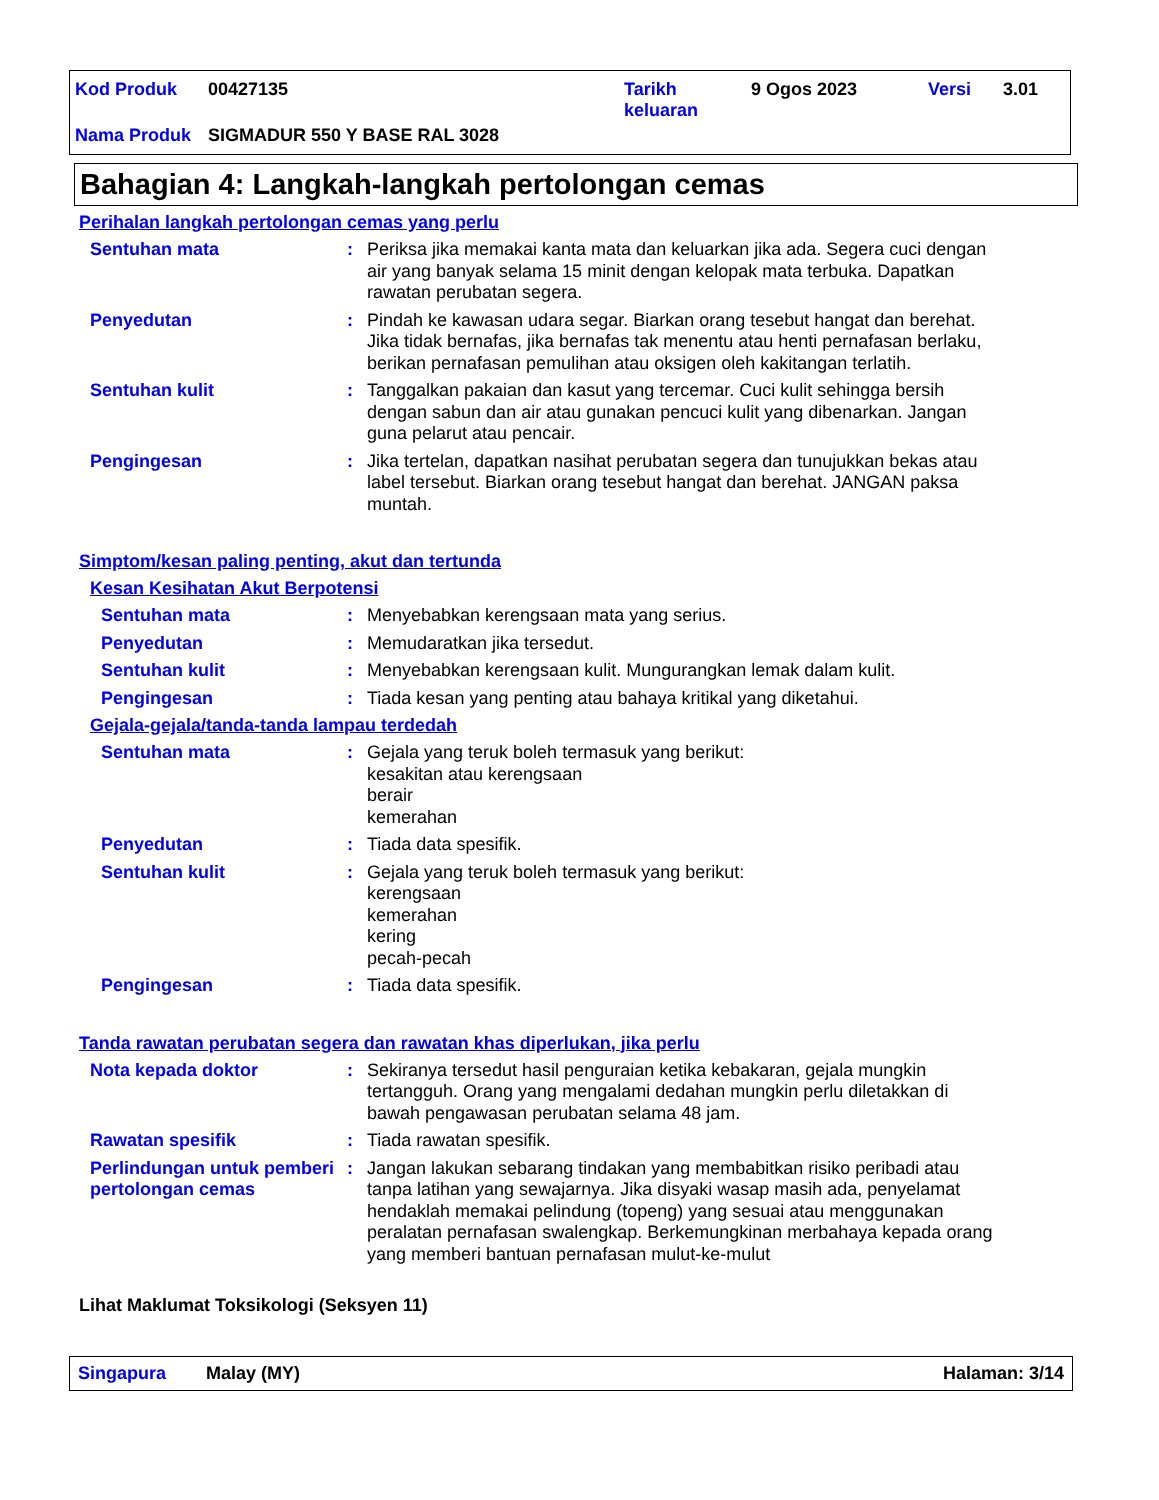| Kod Produk | 00427135 | Tarikh keluaran | 9 Ogos 2023 | Versi | 3.01 |
| Nama Produk | SIGMADUR 550 Y BASE RAL 3028 | | | | |
Bahagian 4: Langkah-langkah pertolongan cemas
Perihalan langkah pertolongan cemas yang perlu
Sentuhan mata : Periksa jika memakai kanta mata dan keluarkan jika ada. Segera cuci dengan air yang banyak selama 15 minit dengan kelopak mata terbuka. Dapatkan rawatan perubatan segera.
Penyedutan : Pindah ke kawasan udara segar. Biarkan orang tesebut hangat dan berehat. Jika tidak bernafas, jika bernafas tak menentu atau henti pernafasan berlaku, berikan pernafasan pemulihan atau oksigen oleh kakitangan terlatih.
Sentuhan kulit : Tanggalkan pakaian dan kasut yang tercemar. Cuci kulit sehingga bersih dengan sabun dan air atau gunakan pencuci kulit yang dibenarkan. Jangan guna pelarut atau pencair.
Pengingesan : Jika tertelan, dapatkan nasihat perubatan segera dan tunujukkan bekas atau label tersebut. Biarkan orang tesebut hangat dan berehat. JANGAN paksa muntah.
Simptom/kesan paling penting, akut dan tertunda
Kesan Kesihatan Akut Berpotensi
Sentuhan mata : Menyebabkan kerengsaan mata yang serius.
Penyedutan : Memudaratkan jika tersedut.
Sentuhan kulit : Menyebabkan kerengsaan kulit. Mungurangkan lemak dalam kulit.
Pengingesan : Tiada kesan yang penting atau bahaya kritikal yang diketahui.
Gejala-gejala/tanda-tanda lampau terdedah
Sentuhan mata : Gejala yang teruk boleh termasuk yang berikut:
kesakitan atau kerengsaan
berair
kemerahan
Penyedutan : Tiada data spesifik.
Sentuhan kulit : Gejala yang teruk boleh termasuk yang berikut:
kerengsaan
kemerahan
kering
pecah-pecah
Pengingesan : Tiada data spesifik.
Tanda rawatan perubatan segera dan rawatan khas diperlukan, jika perlu
Nota kepada doktor : Sekiranya tersedut hasil penguraian ketika kebakaran, gejala mungkin tertangguh. Orang yang mengalami dedahan mungkin perlu diletakkan di bawah pengawasan perubatan selama 48 jam.
Rawatan spesifik : Tiada rawatan spesifik.
Perlindungan untuk pemberi pertolongan cemas
: Jangan lakukan sebarang tindakan yang membabitkan risiko peribadi atau tanpa latihan yang sewajarnya. Jika disyaki wasap masih ada, penyelamat hendaklah memakai pelindung (topeng) yang sesuai atau menggunakan peralatan pernafasan swalengkap. Berkemungkinan merbahaya kepada orang yang memberi bantuan pernafasan mulut-ke-mulut
Lihat Maklumat Toksikologi (Seksyen 11)
Singapura Malay (MY) Halaman: 3/14